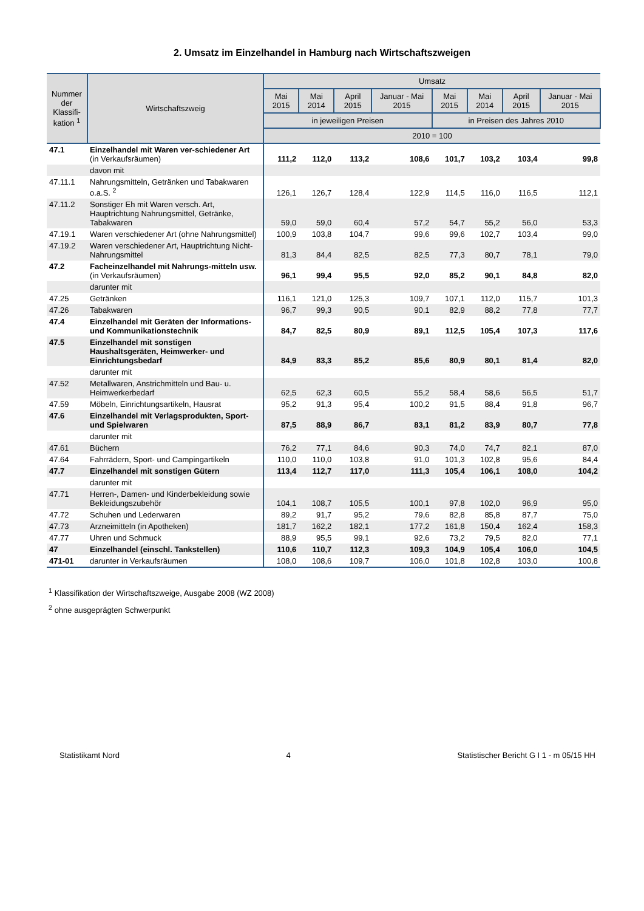2. Umsatz im Einzelhandel in Hamburg nach Wirtschaftszweigen
| Nummer der Klassifi-kation <sup>1</sup> | Wirtschaftszweig | Umsatz | | | | | | | |
| --- | --- | --- | --- | --- | --- | --- | --- | --- | --- |
| | | Mai 2015 | Mai 2014 | April 2015 | Januar - Mai 2015 | Mai 2015 | Mai 2014 | April 2015 | Januar - Mai 2015 |
| | | in jeweiligen Preisen | | | | in Preisen des Jahres 2010 | | | |
| | | 2010 = 100 | | | | | | | |
| 47.1 | Einzelhandel mit Waren ver-schiedener Art (in Verkaufsräumen) | 111,2 | 112,0 | 113,2 | 108,6 | 101,7 | 103,2 | 103,4 | 99,8 |
| | davon mit | | | | | | | | |
| 47.11.1 | Nahrungsmitteln, Getränken und Tabakwaren o.a.S. <sup>2</sup> | 126,1 | 126,7 | 128,4 | 122,9 | 114,5 | 116,0 | 116,5 | 112,1 |
| 47.11.2 | Sonstiger Eh mit Waren versch. Art, Hauptrichtung Nahrungsmittel, Getränke, Tabakwaren | 59,0 | 59,0 | 60,4 | 57,2 | 54,7 | 55,2 | 56,0 | 53,3 |
| 47.19.1 | Waren verschiedener Art (ohne Nahrungsmittel) | 100,9 | 103,8 | 104,7 | 99,6 | 99,6 | 102,7 | 103,4 | 99,0 |
| 47.19.2 | Waren verschiedener Art, Hauptrichtung Nicht-Nahrungsmittel | 81,3 | 84,4 | 82,5 | 82,5 | 77,3 | 80,7 | 78,1 | 79,0 |
| 47.2 | Facheinzelhandel mit Nahrungs-mitteln usw. (in Verkaufsräumen) | 96,1 | 99,4 | 95,5 | 92,0 | 85,2 | 90,1 | 84,8 | 82,0 |
| | darunter mit | | | | | | | | |
| 47.25 | Getränken | 116,1 | 121,0 | 125,3 | 109,7 | 107,1 | 112,0 | 115,7 | 101,3 |
| 47.26 | Tabakwaren | 96,7 | 99,3 | 90,5 | 90,1 | 82,9 | 88,2 | 77,8 | 77,7 |
| 47.4 | Einzelhandel mit Geräten der Informations- und Kommunikationstechnik | 84,7 | 82,5 | 80,9 | 89,1 | 112,5 | 105,4 | 107,3 | 117,6 |
| 47.5 | Einzelhandel mit sonstigen Haushaltsgeräten, Heimwerker- und Einrichtungsbedarf | 84,9 | 83,3 | 85,2 | 85,6 | 80,9 | 80,1 | 81,4 | 82,0 |
| | darunter mit | | | | | | | | |
| 47.52 | Metallwaren, Anstrichmitteln und Bau- u. Heimwerkerbedarf | 62,5 | 62,3 | 60,5 | 55,2 | 58,4 | 58,6 | 56,5 | 51,7 |
| 47.59 | Möbeln, Einrichtungsartikeln, Hausrat | 95,2 | 91,3 | 95,4 | 100,2 | 91,5 | 88,4 | 91,8 | 96,7 |
| 47.6 | Einzelhandel mit Verlagsprodukten, Sport- und Spielwaren | 87,5 | 88,9 | 86,7 | 83,1 | 81,2 | 83,9 | 80,7 | 77,8 |
| | darunter mit | | | | | | | | |
| 47.61 | Büchern | 76,2 | 77,1 | 84,6 | 90,3 | 74,0 | 74,7 | 82,1 | 87,0 |
| 47.64 | Fahrrädern, Sport- und Campingartikeln | 110,0 | 110,0 | 103,8 | 91,0 | 101,3 | 102,8 | 95,6 | 84,4 |
| 47.7 | Einzelhandel mit sonstigen Gütern | 113,4 | 112,7 | 117,0 | 111,3 | 105,4 | 106,1 | 108,0 | 104,2 |
| | darunter mit | | | | | | | | |
| 47.71 | Herren-, Damen- und Kinderbekleidung sowie Bekleidungszubehör | 104,1 | 108,7 | 105,5 | 100,1 | 97,8 | 102,0 | 96,9 | 95,0 |
| 47.72 | Schuhen und Lederwaren | 89,2 | 91,7 | 95,2 | 79,6 | 82,8 | 85,8 | 87,7 | 75,0 |
| 47.73 | Arzneimitteln (in Apotheken) | 181,7 | 162,2 | 182,1 | 177,2 | 161,8 | 150,4 | 162,4 | 158,3 |
| 47.77 | Uhren und Schmuck | 88,9 | 95,5 | 99,1 | 92,6 | 73,2 | 79,5 | 82,0 | 77,1 |
| 47 | Einzelhandel (einschl. Tankstellen) | 110,6 | 110,7 | 112,3 | 109,3 | 104,9 | 105,4 | 106,0 | 104,5 |
| 471-01 | darunter in Verkaufsräumen | 108,0 | 108,6 | 109,7 | 106,0 | 101,8 | 102,8 | 103,0 | 100,8 |
<sup>1</sup> Klassifikation der Wirtschaftszweige, Ausgabe 2008 (WZ 2008)
<sup>2</sup> ohne ausgeprägten Schwerpunkt
Statistikamt Nord 4 Statistischer Bericht G I 1 - m 05/15 HH